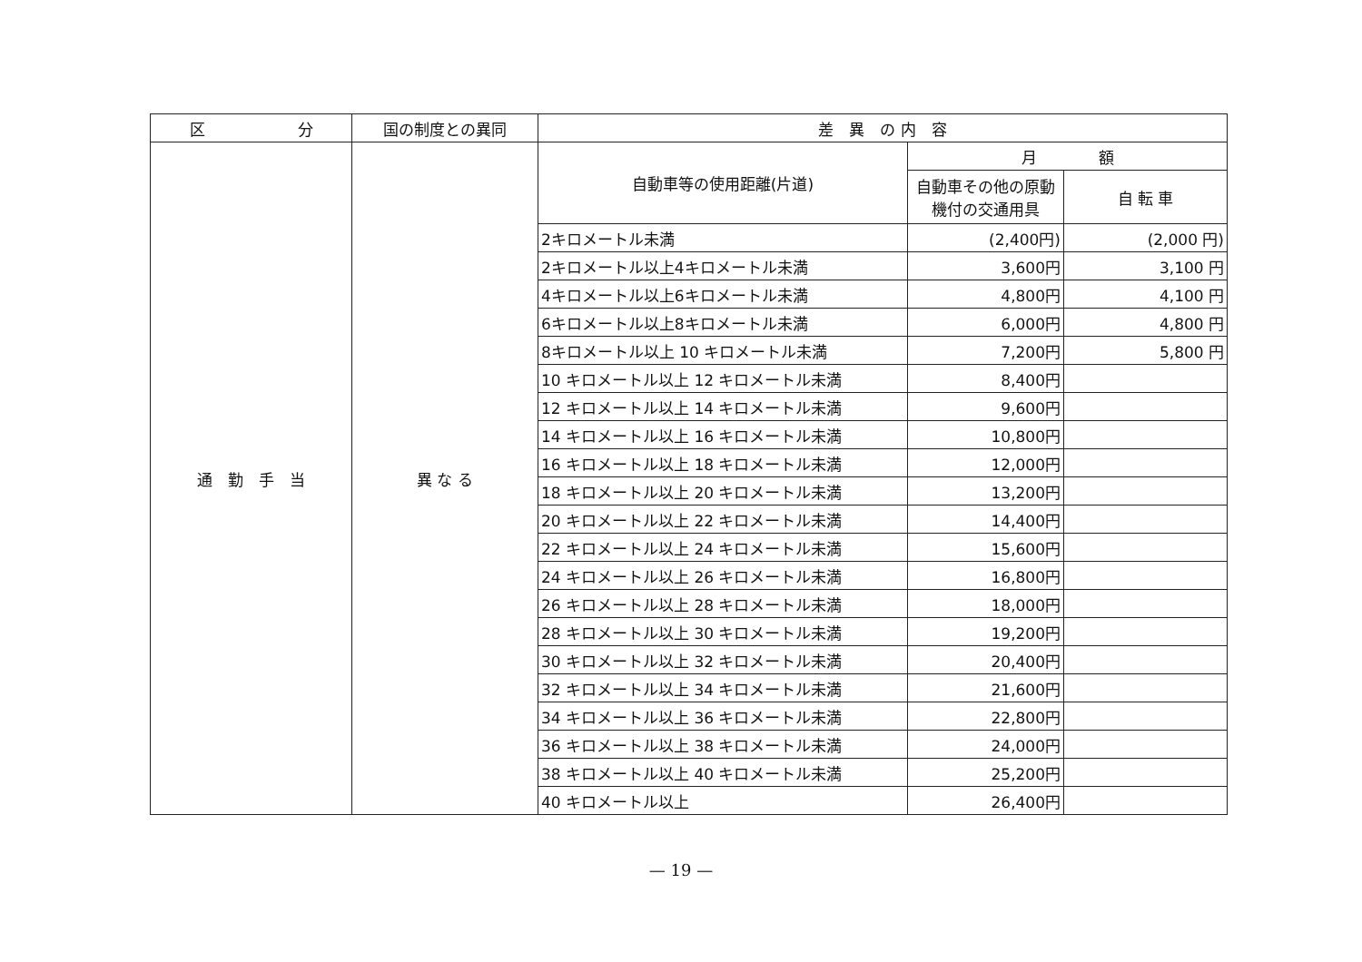| 区 分 | 国の制度との異同 | 差 異 の 内 容 | | |
| --- | --- | --- | --- | --- |
| 通 勤 手 当 | 異 な る | 自動車等の使用距離(片道) | 月 額 | |
| | | | 自動車その他の原動機付の交通用具 | 自 転 車 |
| | | 2キロメートル未満 | (2,400円) | (2,000 円) |
| | | 2キロメートル以上4キロメートル未満 | 3,600円 | 3,100 円 |
| | | 4キロメートル以上6キロメートル未満 | 4,800円 | 4,100 円 |
| | | 6キロメートル以上8キロメートル未満 | 6,000円 | 4,800 円 |
| | | 8キロメートル以上 10 キロメートル未満 | 7,200円 | 5,800 円 |
| | | 10 キロメートル以上 12 キロメートル未満 | 8,400円 | |
| | | 12 キロメートル以上 14 キロメートル未満 | 9,600円 | |
| | | 14 キロメートル以上 16 キロメートル未満 | 10,800円 | |
| | | 16 キロメートル以上 18 キロメートル未満 | 12,000円 | |
| | | 18 キロメートル以上 20 キロメートル未満 | 13,200円 | |
| | | 20 キロメートル以上 22 キロメートル未満 | 14,400円 | |
| | | 22 キロメートル以上 24 キロメートル未満 | 15,600円 | |
| | | 24 キロメートル以上 26 キロメートル未満 | 16,800円 | |
| | | 26 キロメートル以上 28 キロメートル未満 | 18,000円 | |
| | | 28 キロメートル以上 30 キロメートル未満 | 19,200円 | |
| | | 30 キロメートル以上 32 キロメートル未満 | 20,400円 | |
| | | 32 キロメートル以上 34 キロメートル未満 | 21,600円 | |
| | | 34 キロメートル以上 36 キロメートル未満 | 22,800円 | |
| | | 36 キロメートル以上 38 キロメートル未満 | 24,000円 | |
| | | 38 キロメートル以上 40 キロメートル未満 | 25,200円 | |
| | | 40 キロメートル以上 | 26,400円 | |
— 19 —